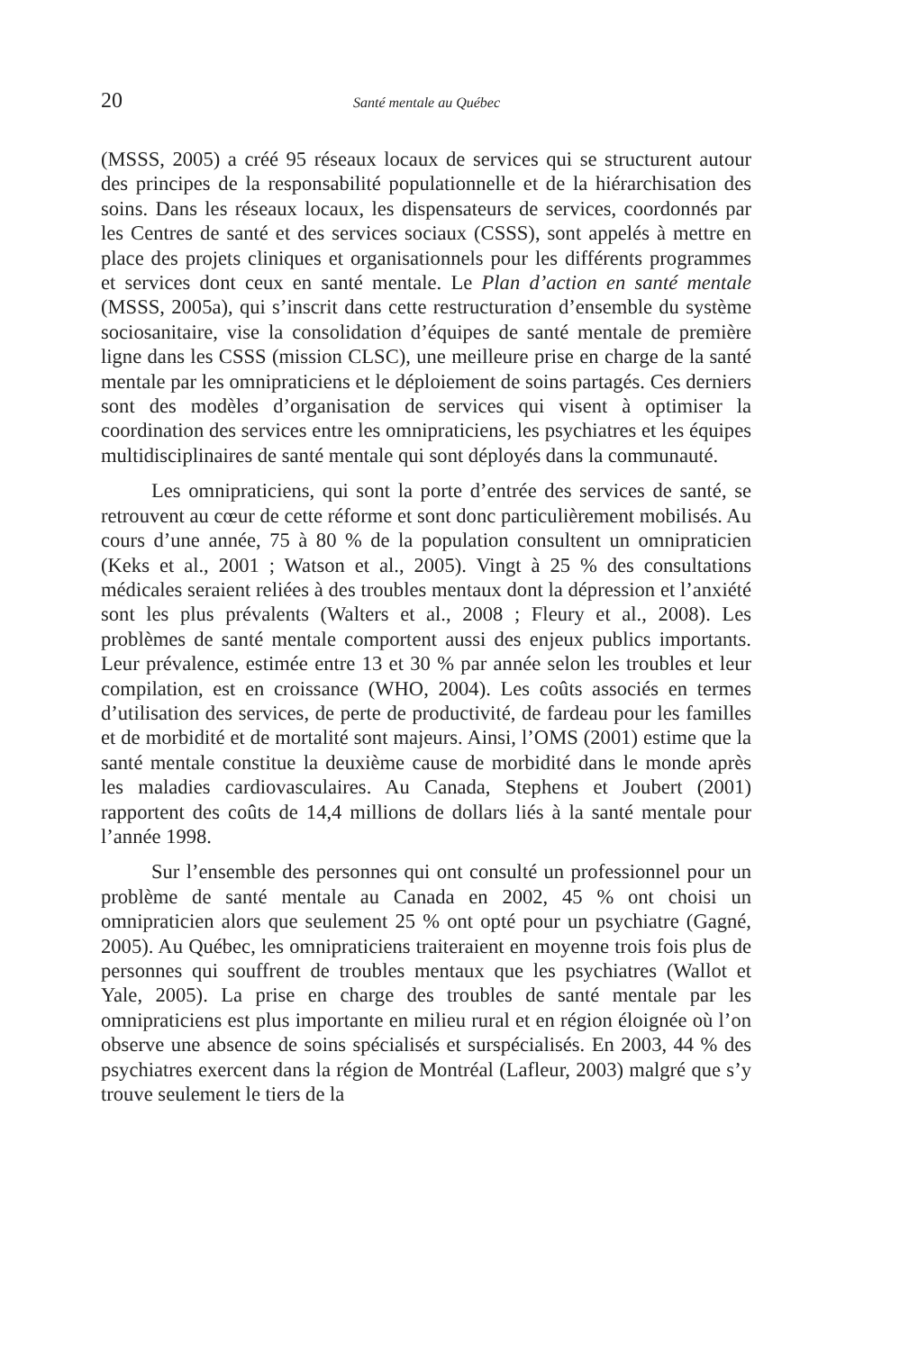20 Santé mentale au Québec
(MSSS, 2005) a créé 95 réseaux locaux de services qui se structurent autour des principes de la responsabilité populationnelle et de la hiérarchisation des soins. Dans les réseaux locaux, les dispensateurs de services, coordonnés par les Centres de santé et des services sociaux (CSSS), sont appelés à mettre en place des projets cliniques et organisationnels pour les différents programmes et services dont ceux en santé mentale. Le Plan d’action en santé mentale (MSSS, 2005a), qui s’inscrit dans cette restructuration d’ensemble du système sociosanitaire, vise la consolidation d’équipes de santé mentale de première ligne dans les CSSS (mission CLSC), une meilleure prise en charge de la santé mentale par les omnipraticiens et le déploiement de soins partagés. Ces derniers sont des modèles d’organisation de services qui visent à optimiser la coordination des services entre les omnipraticiens, les psychiatres et les équipes multidisciplinaires de santé mentale qui sont déployés dans la communauté.
Les omnipraticiens, qui sont la porte d’entrée des services de santé, se retrouvent au cœur de cette réforme et sont donc particulièrement mobilisés. Au cours d’une année, 75 à 80 % de la population consultent un omnipraticien (Keks et al., 2001 ; Watson et al., 2005). Vingt à 25 % des consultations médicales seraient reliées à des troubles mentaux dont la dépression et l’anxiété sont les plus prévalents (Walters et al., 2008 ; Fleury et al., 2008). Les problèmes de santé mentale comportent aussi des enjeux publics importants. Leur prévalence, estimée entre 13 et 30 % par année selon les troubles et leur compilation, est en croissance (WHO, 2004). Les coûts associés en termes d’utilisation des services, de perte de productivité, de fardeau pour les familles et de morbidité et de mortalité sont majeurs. Ainsi, l’OMS (2001) estime que la santé mentale constitue la deuxième cause de morbidité dans le monde après les maladies cardiovasculaires. Au Canada, Stephens et Joubert (2001) rapportent des coûts de 14,4 millions de dollars liés à la santé mentale pour l’année 1998.
Sur l’ensemble des personnes qui ont consulté un professionnel pour un problème de santé mentale au Canada en 2002, 45 % ont choisi un omnipraticien alors que seulement 25 % ont opté pour un psychiatre (Gagné, 2005). Au Québec, les omnipraticiens traiteraient en moyenne trois fois plus de personnes qui souffrent de troubles mentaux que les psychiatres (Wallot et Yale, 2005). La prise en charge des troubles de santé mentale par les omnipraticiens est plus importante en milieu rural et en région éloignée où l’on observe une absence de soins spécialisés et surspécialisés. En 2003, 44 % des psychiatres exercent dans la région de Montréal (Lafleur, 2003) malgré que s’y trouve seulement le tiers de la